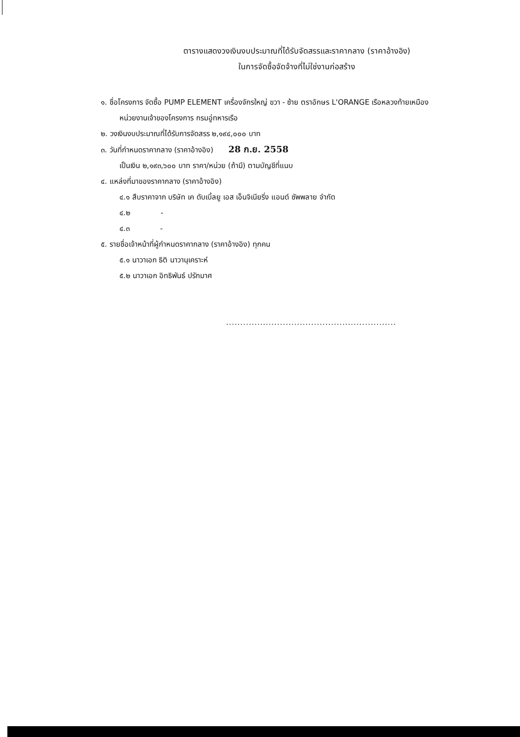ตารางแสดงวงเงินงบประมาณที่ได้รับจัดสรรและราคากลาง (ราคาอ้างอิง)
ในการจัดซื้อจัดจ้างที่ไม่ใช่งานก่อสร้าง
๑. ชื่อโครงการ จัดซื้อ PUMP ELEMENT เครื่องจักรใหญ่ ขวา - ซ้าย ตราอักษร L'ORANGE เรือหลวงท้ายเหมือง
หน่วยงานเจ้าของโครงการ กรมอู่ทหารเรือ
๒. วงเงินงบประมาณที่ได้รับการจัดสรร ๒,๑๙๔,๐๐๐ บาท
๓. วันที่กำหนดราคากลาง (ราคาอ้างอิง) 28 ก.ย. 2558
เป็นเงิน ๒,๑๙๓,๖๐๐ บาท ราคา/หน่วย (ถ้ามี) ตามบัญชีที่แนบ
๔. แหล่งที่มาของราคากลาง (ราคาอ้างอิง)
๔.๑ สืบราคาจาก บริษัท เค ดับเบิ้ลยู เอส เอ็นจิเนียริ่ง แอนด์ ซัพพลาย จำกัด
๔.๒ -
๔.๓ -
๕. รายชื่อเจ้าหน้าที่ผู้กำหนดราคากลาง (ราคาอ้างอิง) ทุกคน
๕.๑ นาวาเอก ธิติ นาวานุเคราะห์
๕.๒ นาวาเอก อิทธิพันธ์ ปรักมาศ
............................................................